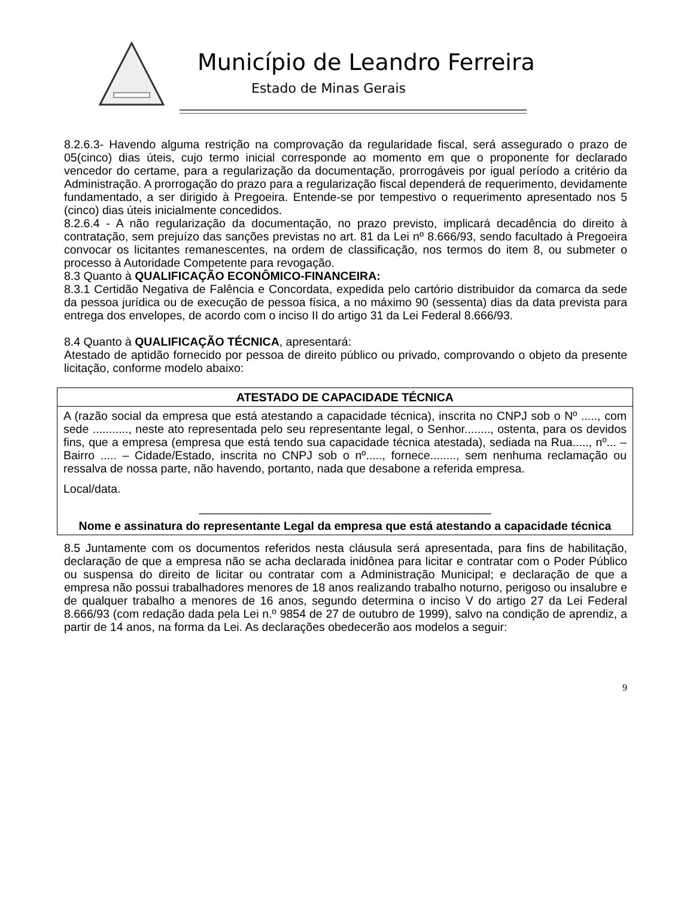Município de Leandro Ferreira
Estado de Minas Gerais
8.2.6.3- Havendo alguma restrição na comprovação da regularidade fiscal, será assegurado o prazo de 05(cinco) dias úteis, cujo termo inicial corresponde ao momento em que o proponente for declarado vencedor do certame, para a regularização da documentação, prorrogáveis por igual período a critério da Administração. A prorrogação do prazo para a regularização fiscal dependerá de requerimento, devidamente fundamentado, a ser dirigido à Pregoeira. Entende-se por tempestivo o requerimento apresentado nos 5 (cinco) dias úteis inicialmente concedidos.
8.2.6.4 - A não regularização da documentação, no prazo previsto, implicará decadência do direito à contratação, sem prejuízo das sanções previstas no art. 81 da Lei nº 8.666/93, sendo facultado à Pregoeira convocar os licitantes remanescentes, na ordem de classificação, nos termos do item 8, ou submeter o processo à Autoridade Competente para revogação.
8.3 Quanto à QUALIFICAÇÃO ECONÔMICO-FINANCEIRA:
8.3.1 Certidão Negativa de Falência e Concordata, expedida pelo cartório distribuidor da comarca da sede da pessoa jurídica ou de execução de pessoa física, a no máximo 90 (sessenta) dias da data prevista para entrega dos envelopes, de acordo com o inciso II do artigo 31 da Lei Federal 8.666/93.
8.4 Quanto à QUALIFICAÇÃO TÉCNICA, apresentará:
Atestado de aptidão fornecido por pessoa de direito público ou privado, comprovando o objeto da presente licitação, conforme modelo abaixo:
ATESTADO DE CAPACIDADE TÉCNICA
A (razão social da empresa que está atestando a capacidade técnica), inscrita no CNPJ sob o Nº ....., com sede ..........., neste ato representada pelo seu representante legal, o Senhor........, ostenta, para os devidos fins, que a empresa (empresa que está tendo sua capacidade técnica atestada), sediada na Rua....., nº... – Bairro ..... – Cidade/Estado, inscrita no CNPJ sob o nº....., fornece........, sem nenhuma reclamação ou ressalva de nossa parte, não havendo, portanto, nada que desabone a referida empresa.
Local/data.
_____________________________________________
Nome e assinatura do representante Legal da empresa que está atestando a capacidade técnica
8.5 Juntamente com os documentos referidos nesta cláusula será apresentada, para fins de habilitação, declaração de que a empresa não se acha declarada inidônea para licitar e contratar com o Poder Público ou suspensa do direito de licitar ou contratar com a Administração Municipal; e declaração de que a empresa não possui trabalhadores menores de 18 anos realizando trabalho noturno, perigoso ou insalubre e de qualquer trabalho a menores de 16 anos, segundo determina o inciso V do artigo 27 da Lei Federal 8.666/93 (com redação dada pela Lei n.º 9854 de 27 de outubro de 1999), salvo na condição de aprendiz, a partir de 14 anos, na forma da Lei. As declarações obedecerão aos modelos a seguir:
9